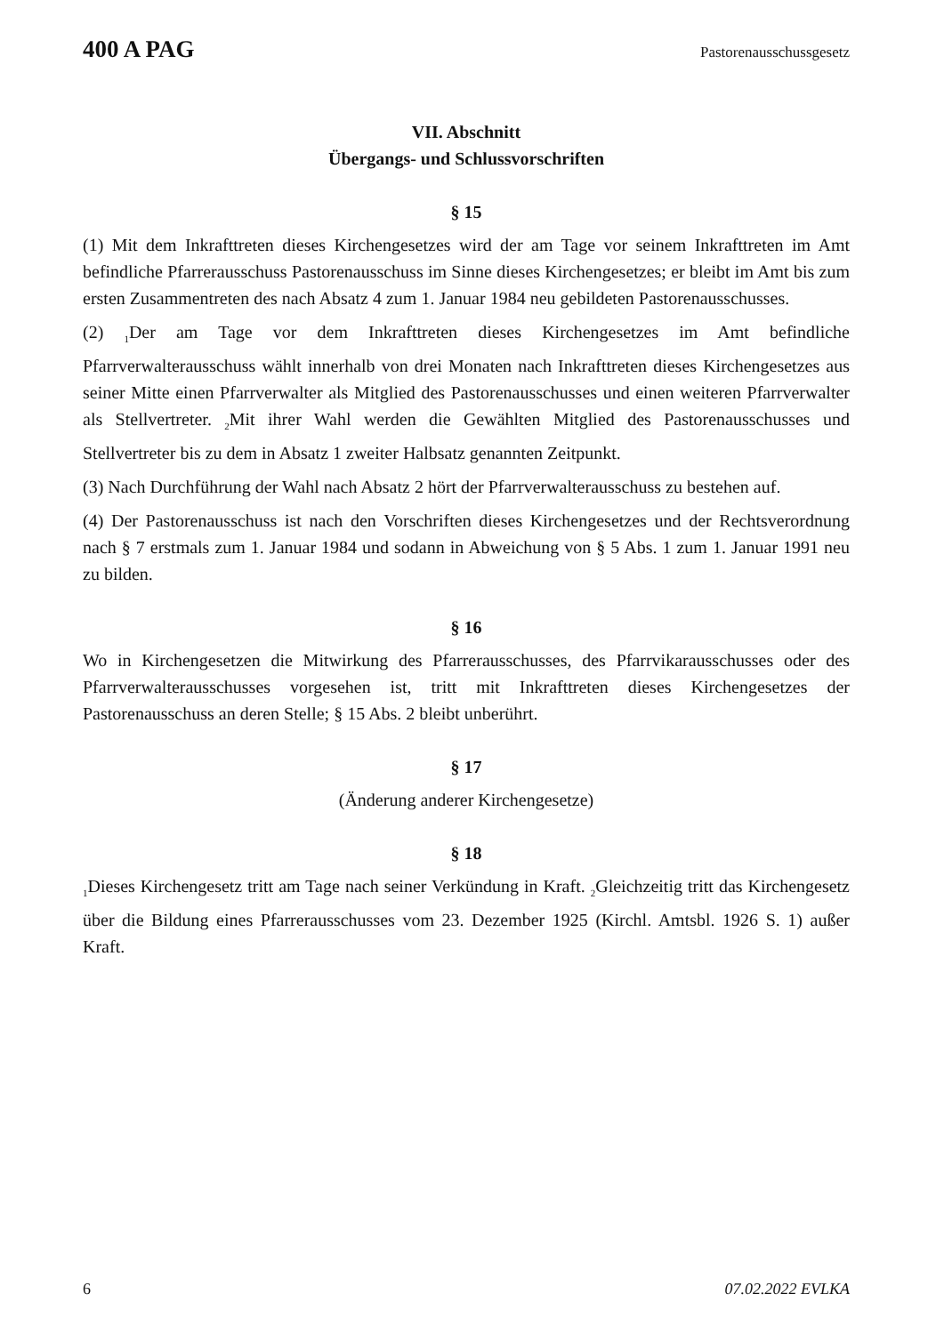400 A PAG Pastorenausschussgesetz
VII. Abschnitt
Übergangs- und Schlussvorschriften
§ 15
(1) Mit dem Inkrafttreten dieses Kirchengesetzes wird der am Tage vor seinem Inkrafttreten im Amt befindliche Pfarrerausschuss Pastorenausschuss im Sinne dieses Kirchengesetzes; er bleibt im Amt bis zum ersten Zusammentreten des nach Absatz 4 zum 1. Januar 1984 neu gebildeten Pastorenausschusses.
(2) <sub>1</sub>Der am Tage vor dem Inkrafttreten dieses Kirchengesetzes im Amt befindliche Pfarrverwalterausschuss wählt innerhalb von drei Monaten nach Inkrafttreten dieses Kirchengesetzes aus seiner Mitte einen Pfarrverwalter als Mitglied des Pastorenausschusses und einen weiteren Pfarrverwalter als Stellvertreter. <sub>2</sub>Mit ihrer Wahl werden die Gewählten Mitglied des Pastorenausschusses und Stellvertreter bis zu dem in Absatz 1 zweiter Halbsatz genannten Zeitpunkt.
(3) Nach Durchführung der Wahl nach Absatz 2 hört der Pfarrverwalterausschuss zu bestehen auf.
(4) Der Pastorenausschuss ist nach den Vorschriften dieses Kirchengesetzes und der Rechtsverordnung nach § 7 erstmals zum 1. Januar 1984 und sodann in Abweichung von § 5 Abs. 1 zum 1. Januar 1991 neu zu bilden.
§ 16
Wo in Kirchengesetzen die Mitwirkung des Pfarrerausschusses, des Pfarrvikarausschusses oder des Pfarrverwalterausschusses vorgesehen ist, tritt mit Inkrafttreten dieses Kirchengesetzes der Pastorenausschuss an deren Stelle; § 15 Abs. 2 bleibt unberührt.
§ 17
(Änderung anderer Kirchengesetze)
§ 18
<sub>1</sub>Dieses Kirchengesetz tritt am Tage nach seiner Verkündung in Kraft. <sub>2</sub>Gleichzeitig tritt das Kirchengesetz über die Bildung eines Pfarrerausschusses vom 23. Dezember 1925 (Kirchl. Amtsbl. 1926 S. 1) außer Kraft.
6 07.02.2022 EVLKA